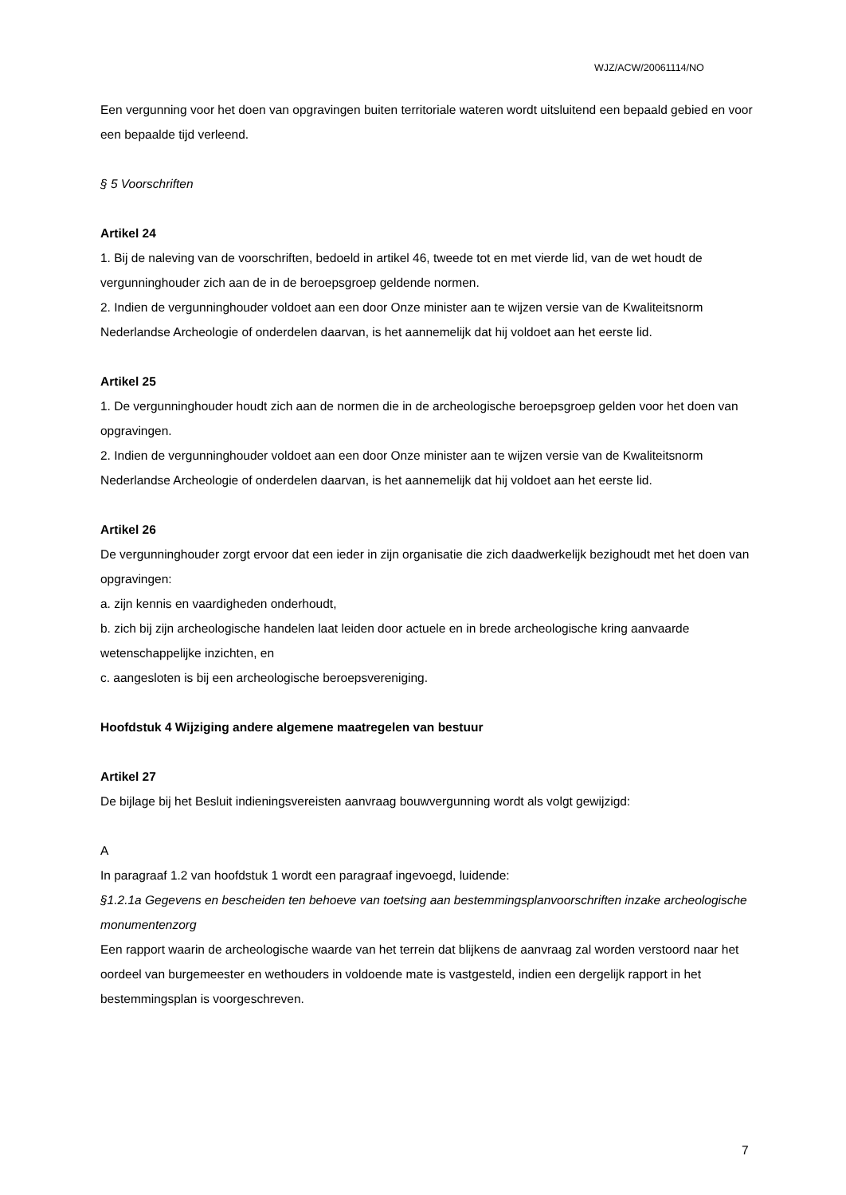WJZ/ACW/20061114/NO
Een vergunning voor het doen van opgravingen buiten territoriale wateren wordt uitsluitend een bepaald gebied en voor een bepaalde tijd verleend.
§ 5 Voorschriften
Artikel 24
1. Bij de naleving van de voorschriften, bedoeld in artikel 46, tweede tot en met vierde lid, van de wet houdt de vergunninghouder zich aan de in de beroepsgroep geldende normen.
2. Indien de vergunninghouder voldoet aan een door Onze minister aan te wijzen versie van de Kwaliteitsnorm Nederlandse Archeologie of onderdelen daarvan, is het aannemelijk dat hij voldoet aan het eerste lid.
Artikel 25
1. De vergunninghouder houdt zich aan de normen die in de archeologische beroepsgroep gelden voor het doen van opgravingen.
2. Indien de vergunninghouder voldoet aan een door Onze minister aan te wijzen versie van de Kwaliteitsnorm Nederlandse Archeologie of onderdelen daarvan, is het aannemelijk dat hij voldoet aan het eerste lid.
Artikel 26
De vergunninghouder zorgt ervoor dat een ieder in zijn organisatie die zich daadwerkelijk bezighoudt met het doen van opgravingen:
a. zijn kennis en vaardigheden onderhoudt,
b. zich bij zijn archeologische handelen laat leiden door actuele en in brede archeologische kring aanvaarde wetenschappelijke inzichten, en
c. aangesloten is bij een archeologische beroepsvereniging.
Hoofdstuk 4 Wijziging andere algemene maatregelen van bestuur
Artikel 27
De bijlage bij het Besluit indieningsvereisten aanvraag bouwvergunning wordt als volgt gewijzigd:
A
In paragraaf 1.2 van hoofdstuk 1 wordt een paragraaf ingevoegd, luidende:
§1.2.1a Gegevens en bescheiden ten behoeve van toetsing aan bestemmingsplanvoorschriften inzake archeologische monumentenzorg
Een rapport waarin de archeologische waarde van het terrein dat blijkens de aanvraag zal worden verstoord naar het oordeel van burgemeester en wethouders in voldoende mate is vastgesteld, indien een dergelijk rapport in het bestemmingsplan is voorgeschreven.
7